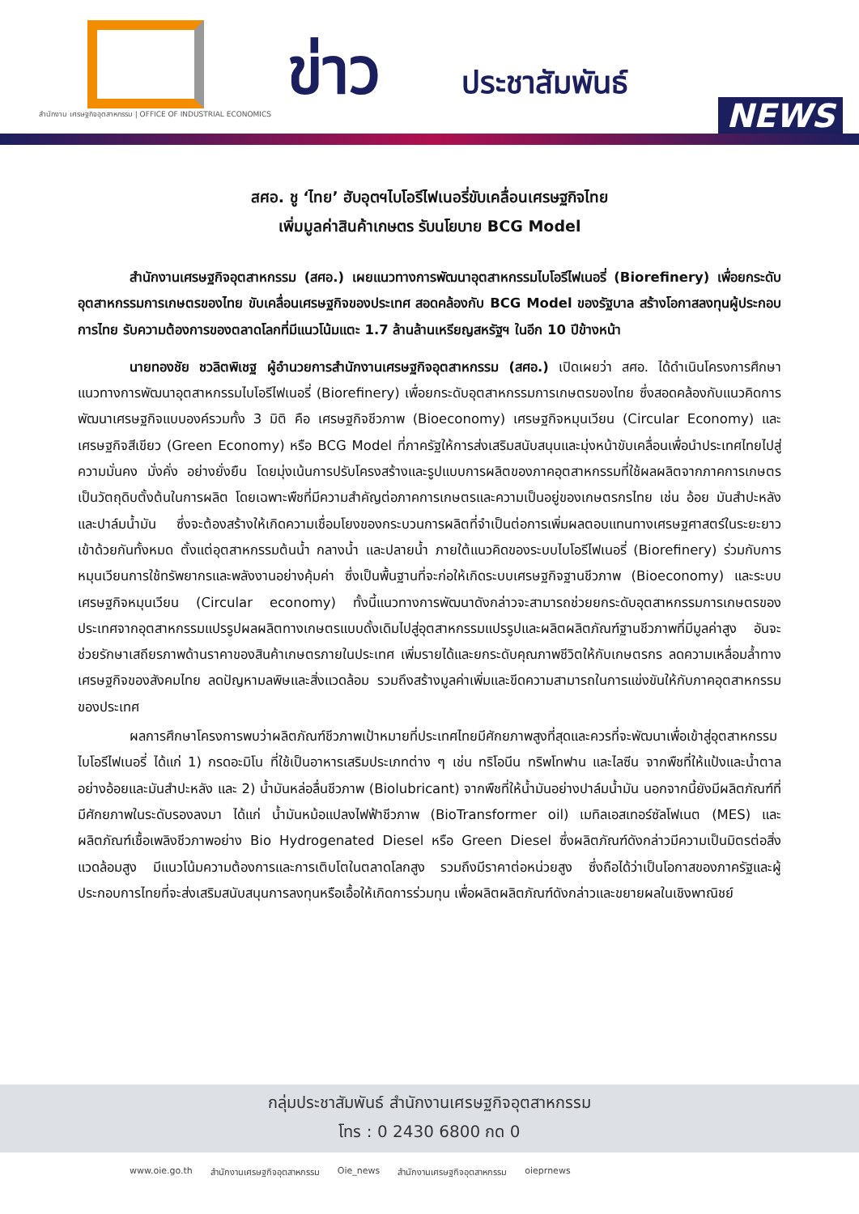oiE
สำนักงาน เศรษฐกิจอุตสาหกรรม | OFFICE OF INDUSTRIAL ECONOMICS
ข่าว ประชาสัมพันธ์
NEWS
สศอ. ชู ‘ไทย’ ฮับอุตฯไบโอรีไฟเนอรี่ขับเคลื่อนเศรษฐกิจไทย
เพิ่มมูลค่าสินค้าเกษตร รับนโยบาย BCG Model
สำนักงานเศรษฐกิจอุตสาหกรรม (สศอ.) เผยแนวทางการพัฒนาอุตสาหกรรมไบโอรีไฟเนอรี่ (Biorefinery) เพื่อยกระดับอุตสาหกรรมการเกษตรของไทย ขับเคลื่อนเศรษฐกิจของประเทศ สอดคล้องกับ BCG Model ของรัฐบาล สร้างโอกาสลงทุนผู้ประกอบการไทย รับความต้องการของตลาดโลกที่มีแนวโน้มแตะ 1.7 ล้านล้านเหรียญสหรัฐฯ ในอีก 10 ปีข้างหน้า
นายทองชัย ชวลิตพิเชฐ ผู้อำนวยการสำนักงานเศรษฐกิจอุตสาหกรรม (สศอ.) เปิดเผยว่า สศอ. ได้ดำเนินโครงการศึกษาแนวทางการพัฒนาอุตสาหกรรมไบโอรีไฟเนอรี่ (Biorefinery) เพื่อยกระดับอุตสาหกรรมการเกษตรของไทย ซึ่งสอดคล้องกับแนวคิดการพัฒนาเศรษฐกิจแบบองค์รวมทั้ง 3 มิติ คือ เศรษฐกิจชีวภาพ (Bioeconomy) เศรษฐกิจหมุนเวียน (Circular Economy) และ เศรษฐกิจสีเขียว (Green Economy) หรือ BCG Model ที่ภาครัฐให้การส่งเสริมสนับสนุนและมุ่งหน้าขับเคลื่อนเพื่อนำประเทศไทยไปสู่ความมั่นคง มั่งคั่ง อย่างยั่งยืน โดยมุ่งเน้นการปรับโครงสร้างและรูปแบบการผลิตของภาคอุตสาหกรรมที่ใช้ผลผลิตจากภาคการเกษตรเป็นวัตถุดิบตั้งต้นในการผลิต โดยเฉพาะพืชที่มีความสำคัญต่อภาคการเกษตรและความเป็นอยู่ของเกษตรกรไทย เช่น อ้อย มันสำปะหลัง และปาล์มน้ำมัน ซึ่งจะต้องสร้างให้เกิดความเชื่อมโยงของกระบวนการผลิตที่จำเป็นต่อการเพิ่มผลตอบแทนทางเศรษฐศาสตร์ในระยะยาวเข้าด้วยกันทั้งหมด ตั้งแต่อุตสาหกรรมต้นน้ำ กลางน้ำ และปลายน้ำ ภายใต้แนวคิดของระบบไบโอรีไฟเนอรี่ (Biorefinery) ร่วมกับการหมุนเวียนการใช้ทรัพยากรและพลังงานอย่างคุ้มค่า ซึ่งเป็นพื้นฐานที่จะก่อให้เกิดระบบเศรษฐกิจฐานชีวภาพ (Bioeconomy) และระบบเศรษฐกิจหมุนเวียน (Circular economy) ทั้งนี้แนวทางการพัฒนาดังกล่าวจะสามารถช่วยยกระดับอุตสาหกรรมการเกษตรของประเทศจากอุตสาหกรรมแปรรูปผลผลิตทางเกษตรแบบดั้งเดิมไปสู่อุตสาหกรรมแปรรูปและผลิตผลิตภัณฑ์ฐานชีวภาพที่มีมูลค่าสูง อันจะช่วยรักษาเสถียรภาพด้านราคาของสินค้าเกษตรภายในประเทศ เพิ่มรายได้และยกระดับคุณภาพชีวิตให้กับเกษตรกร ลดความเหลื่อมล้ำทางเศรษฐกิจของสังคมไทย ลดปัญหามลพิษและสิ่งแวดล้อม รวมถึงสร้างมูลค่าเพิ่มและขีดความสามารถในการแข่งขันให้กับภาคอุตสาหกรรมของประเทศ
ผลการศึกษาโครงการพบว่าผลิตภัณฑ์ชีวภาพเป้าหมายที่ประเทศไทยมีศักยภาพสูงที่สุดและควรที่จะพัฒนาเพื่อเข้าสู่อุตสาหกรรมไบโอรีไฟเนอรี่ ได้แก่ 1) กรดอะมิโน ที่ใช้เป็นอาหารเสริมประเภทต่าง ๆ เช่น ทริโอนีน ทริพโทฟาน และไลซีน จากพืชที่ให้แป้งและน้ำตาลอย่างอ้อยและมันสำปะหลัง และ 2) น้ำมันหล่อลื่นชีวภาพ (Biolubricant) จากพืชที่ให้น้ำมันอย่างปาล์มน้ำมัน นอกจากนี้ยังมีผลิตภัณฑ์ที่มีศักยภาพในระดับรองลงมา ได้แก่ น้ำมันหม้อแปลงไฟฟ้าชีวภาพ (BioTransformer oil) เมทิลเอสเทอร์ซัลโฟเนต (MES) และผลิตภัณฑ์เชื้อเพลิงชีวภาพอย่าง Bio Hydrogenated Diesel หรือ Green Diesel ซึ่งผลิตภัณฑ์ดังกล่าวมีความเป็นมิตรต่อสิ่งแวดล้อมสูง มีแนวโน้มความต้องการและการเติบโตในตลาดโลกสูง รวมถึงมีราคาต่อหน่วยสูง ซึ่งถือได้ว่าเป็นโอกาสของภาครัฐและผู้ประกอบการไทยที่จะส่งเสริมสนับสนุนการลงทุนหรือเอื้อให้เกิดการร่วมทุน เพื่อผลิตผลิตภัณฑ์ดังกล่าวและขยายผลในเชิงพาณิชย์
กลุ่มประชาสัมพันธ์ สำนักงานเศรษฐกิจอุตสาหกรรม
โทร : 0 2430 6800 กด 0
www.oie.go.th สำนักงานเศรษฐกิจอุตสาหกรรม Oie_news สำนักงานเศรษฐกิจอุตสาหกรรม oieprnews